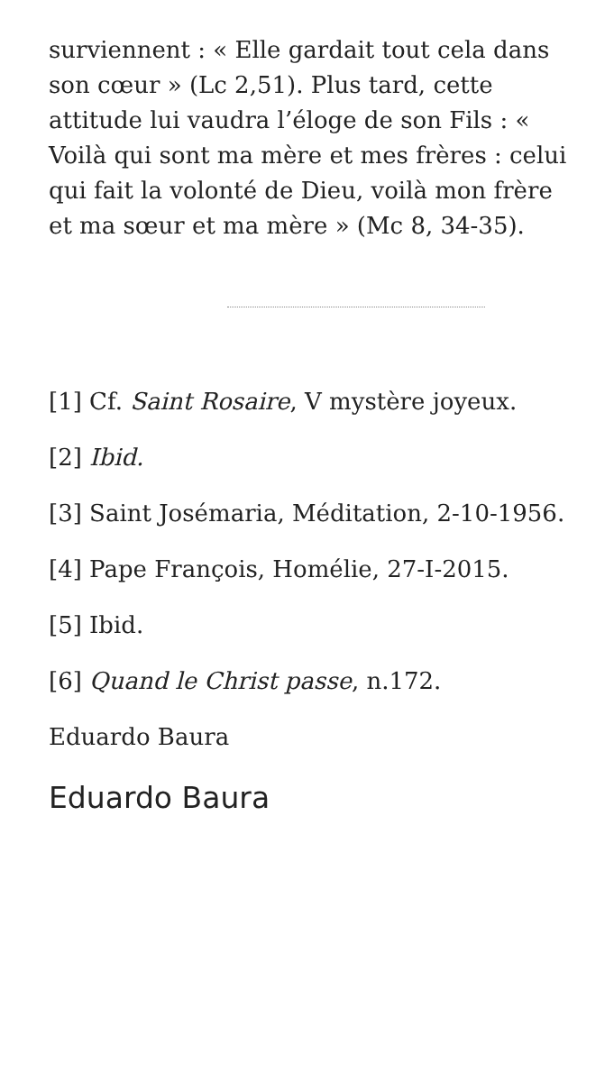surviennent : « Elle gardait tout cela dans son cœur » (Lc 2,51). Plus tard, cette attitude lui vaudra l’éloge de son Fils : « Voilà qui sont ma mère et mes frères : celui qui fait la volonté de Dieu, voilà mon frère et ma sœur et ma mère » (Mc 8, 34-35).
[1] Cf. Saint Rosaire, V mystère joyeux.
[2] Ibid.
[3] Saint Josémaria, Méditation, 2-10-1956.
[4] Pape François, Homélie, 27-I-2015.
[5] Ibid.
[6] Quand le Christ passe, n.172.
Eduardo Baura
Eduardo Baura